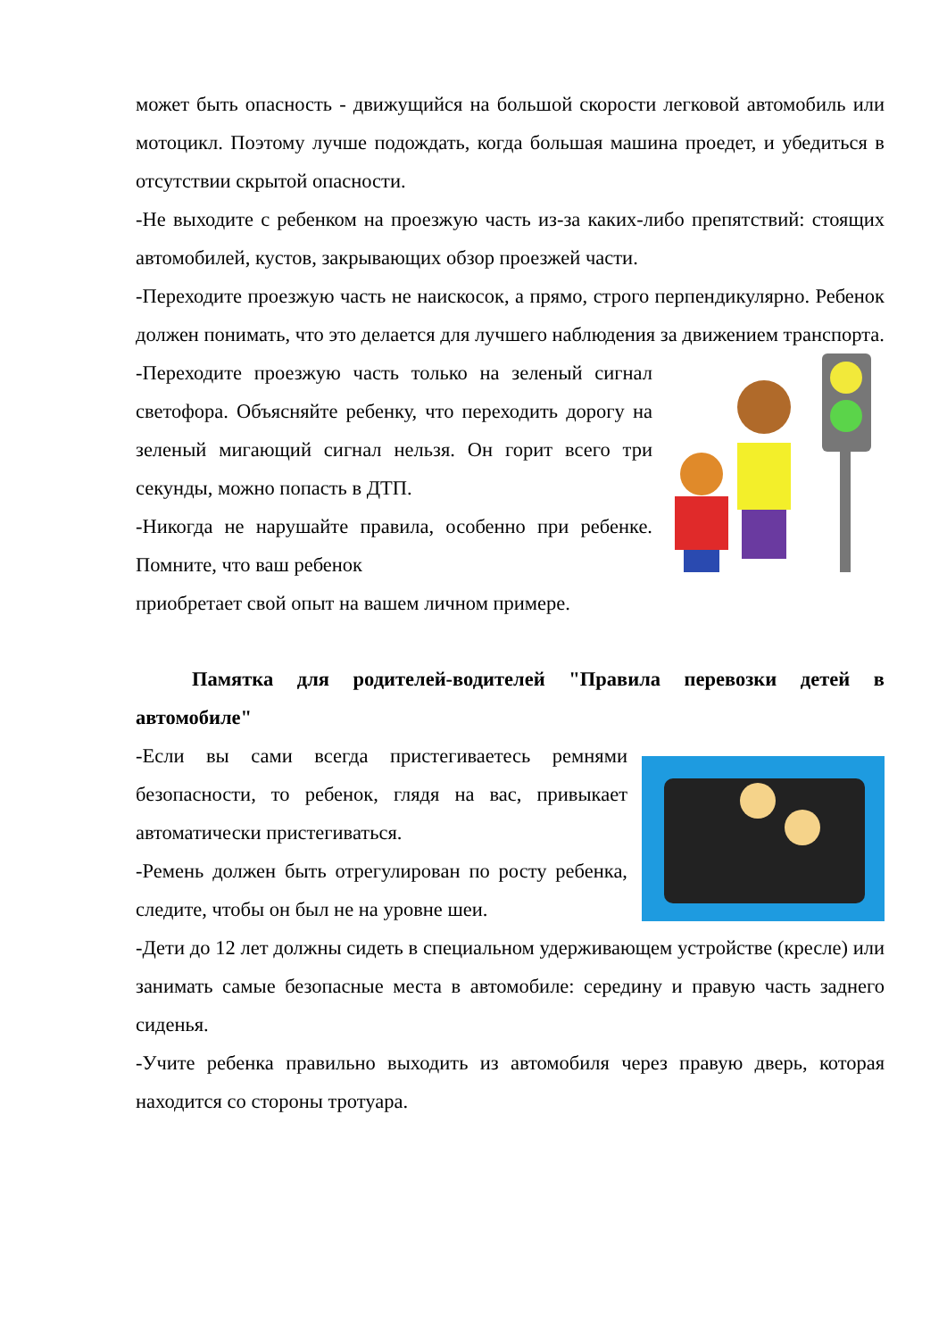может быть опасность - движущийся на большой скорости легковой автомобиль или мотоцикл. Поэтому лучше подождать, когда большая машина проедет, и убедиться в отсутствии скрытой опасности.
-Не выходите с ребенком на проезжую часть из-за каких-либо препятствий: стоящих автомобилей, кустов, закрывающих обзор проезжей части.
-Переходите проезжую часть не наискосок, а прямо, строго перпендикулярно. Ребенок должен понимать, что это делается для лучшего наблюдения за движением транспорта.
-Переходите проезжую часть только на зеленый сигнал светофора. Объясняйте ребенку, что переходить дорогу на зеленый мигающий сигнал нельзя. Он горит всего три секунды, можно попасть в ДТП.
-Никогда не нарушайте правила, особенно при ребенке. Помните, что ваш ребенок
приобретает свой опыт на вашем личном примере.
Памятка для родителей-водителей "Правила перевозки детей в автомобиле"
-Если вы сами всегда пристегиваетесь ремнями безопасности, то ребенок, глядя на вас, привыкает автоматически пристегиваться.
-Ремень должен быть отрегулирован по росту ребенка, следите, чтобы он был не на уровне шеи.
-Дети до 12 лет должны сидеть в специальном удерживающем устройстве (кресле) или занимать самые безопасные места в автомобиле: середину и правую часть заднего сиденья.
-Учите ребенка правильно выходить из автомобиля через правую дверь, которая находится со стороны тротуара.